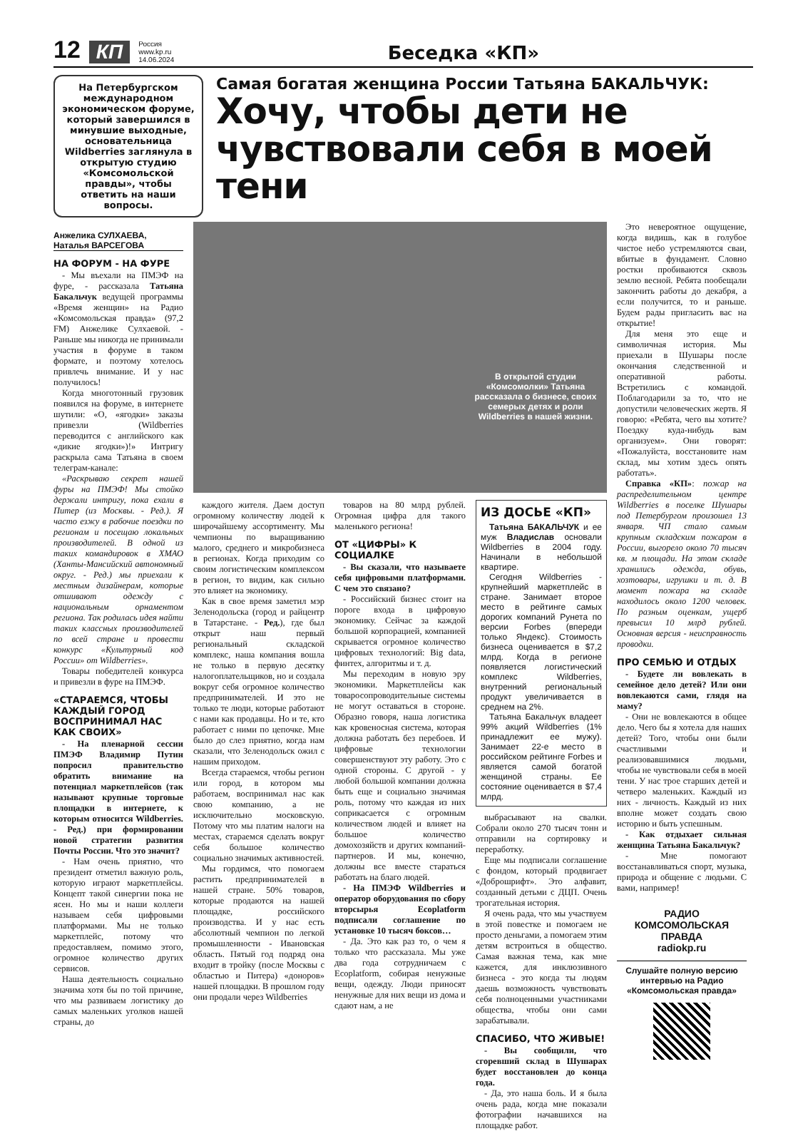12 КП Россия
www.kp.ru
14.06.2024 Беседка «КП»
На Петербургском международном экономическом форуме, который завершился в минувшие выходные, основательница Wildberries заглянула в открытую студию «Комсомольской правды», чтобы ответить на наши вопросы.
Самая богатая женщина России Татьяна БАКАЛЬЧУК:
Хочу, чтобы дети не чувствовали себя в моей тени
Анжелика СУЛХАЕВА,
Наталья ВАРСЕГОВА
НА ФОРУМ - НА ФУРЕ
- Мы въехали на ПМЭФ на фуре, - рассказала Татьяна Бакальчук ведущей программы «Время женщин» на Радио «Комсомольская правда» (97,2 FM) Анжелике Сулхаевой. - Раньше мы никогда не принимали участия в форуме в таком формате, и поэтому хотелось привлечь внимание. И у нас получилось!
Когда многотонный грузовик появился на форуме, в интернете шутили: «О, «ягодки» заказы привезли (Wildberries переводится с английского как «дикие ягодки»)!» Интригу раскрыла сама Татьяна в своем телеграм-канале:
«Раскрываю секрет нашей фуры на ПМЭФ! Мы стойко держали интригу, пока ехали в Питер (из Москвы. - Ред.). Я часто езжу в рабочие поездки по регионам и посещаю локальных производителей. В одной из таких командировок в ХМАО (Ханты-Мансийский автономный округ. - Ред.) мы приехали к местным дизайнерам, которые отшивают одежду с национальным орнаментом региона. Так родилась идея найти таких классных производителей по всей стране и провести конкурс «Культурный код России» от Wildberries».
Товары победителей конкурса и привезли в фуре на ПМЭФ.
«СТАРАЕМСЯ, ЧТОБЫ КАЖДЫЙ ГОРОД ВОСПРИНИМАЛ НАС КАК СВОИХ»
- На пленарной сессии ПМЭФ Владимир Путин попросил правительство обратить внимание на потенциал маркетплейсов (так называют крупные торговые площадки в интернете, к которым относится Wildberries. - Ред.) при формировании новой стратегии развития Почты России. Что это значит?
- Нам очень приятно, что президент отметил важную роль, которую играют маркетплейсы. Концепт такой синергии пока не ясен. Но мы и наши коллеги называем себя цифровыми платформами. Мы не только маркетплейс, потому что предоставляем, помимо этого, огромное количество других сервисов.
Наша деятельность социально значима хотя бы по той причине, что мы развиваем логистику до самых маленьких уголков нашей страны, до
В открытой студии «Комсомолки» Татьяна рассказала о бизнесе, своих семерых детях и роли Wildberries в нашей жизни.
каждого жителя. Даем доступ огромному количеству людей к широчайшему ассортименту. Мы чемпионы по выращиванию малого, среднего и микробизнеса в регионах. Когда приходим со своим логистическим комплексом в регион, то видим, как сильно это влияет на экономику.
Как в свое время заметил мэр Зеленодольска (город и райцентр в Татарстане. - Ред.), где был открыт наш первый региональный складской комплекс, наша компания вошла не только в первую десятку налогоплательщиков, но и создала вокруг себя огромное количество предпринимателей. И это не только те люди, которые работают с нами как продавцы. Но и те, кто работает с ними по цепочке. Мне было до слез приятно, когда нам сказали, что Зеленодольск ожил с нашим приходом.
Всегда стараемся, чтобы регион или город, в котором мы работаем, воспринимал нас как свою компанию, а не исключительно московскую. Потому что мы платим налоги на местах, стараемся сделать вокруг себя большое количество социально значимых активностей.
Мы гордимся, что помогаем растить предпринимателей в нашей стране. 50% товаров, которые продаются на нашей площадке, российского производства. И у нас есть абсолютный чемпион по легкой промышленности - Ивановская область. Пятый год подряд она входит в тройку (после Москвы с областью и Питера) «доноров» нашей площадки. В прошлом году они продали через Wildberries
товаров на 80 млрд рублей. Огромная цифра для такого маленького региона!
ОТ «ЦИФРЫ» К СОЦИАЛКЕ
- Вы сказали, что называете себя цифровыми платформами. С чем это связано?
- Российский бизнес стоит на пороге входа в цифровую экономику. Сейчас за каждой большой корпорацией, компанией скрывается огромное количество цифровых технологий: Big data, финтех, алгоритмы и т. д.
Мы переходим в новую эру экономики. Маркетплейсы как товаросопроводительные системы не могут оставаться в стороне. Образно говоря, наша логистика как кровеносная система, которая должна работать без перебоев. И цифровые технологии совершенствуют эту работу. Это с одной стороны. С другой - у любой большой компании должна быть еще и социально значимая роль, потому что каждая из них соприкасается с огромным количеством людей и влияет на большое количество домохозяйств и других компаний-партнеров. И мы, конечно, должны все вместе стараться работать на благо людей.
- На ПМЭФ Wildberries и оператор оборудования по сбору вторсырья Ecoplatform подписали соглашение по установке 10 тысяч боксов…
- Да. Это как раз то, о чем я только что рассказала. Мы уже два года сотрудничаем с Ecoplatform, собирая ненужные вещи, одежду. Люди приносят ненужные для них вещи из дома и сдают нам, а не
ИЗ ДОСЬЕ «КП»
Татьяна БАКАЛЬЧУК и ее муж Владислав основали Wildberries в 2004 году. Начинали в небольшой квартире.
Сегодня Wildberries - крупнейший маркетплейс в стране. Занимает второе место в рейтинге самых дорогих компаний Рунета по версии Forbes (впереди только Яндекс). Стоимость бизнеса оценивается в $7,2 млрд. Когда в регионе появляется логистический комплекс Wildberries, внутренний региональный продукт увеличивается в среднем на 2%.
Татьяна Бакальчук владеет 99% акций Wildberries (1% принадлежит ее мужу). Занимает 22-е место в российском рейтинге Forbes и является самой богатой женщиной страны. Ее состояние оценивается в $7,4 млрд.
выбрасывают на свалки. Собрали около 270 тысяч тонн и отправили на сортировку и переработку.
Еще мы подписали соглашение с фондом, который продвигает «Доброшрифт». Это алфавит, созданный детьми с ДЦП. Очень трогательная история.
Я очень рада, что мы участвуем в этой повестке и помогаем не просто деньгами, а помогаем этим детям встроиться в общество. Самая важная тема, как мне кажется, для инклюзивного бизнеса - это когда ты людям даешь возможность чувствовать себя полноценными участниками общества, чтобы они сами зарабатывали.
СПАСИБО, ЧТО ЖИВЫЕ!
- Вы сообщили, что сгоревший склад в Шушарах будет восстановлен до конца года.
- Да, это наша боль. И я была очень рада, когда мне показали фотографии начавшихся на площадке работ.
Это невероятное ощущение, когда видишь, как в голубое чистое небо устремляются сваи, вбитые в фундамент. Словно ростки пробиваются сквозь землю весной. Ребята пообещали закончить работы до декабря, а если получится, то и раньше. Будем рады пригласить вас на открытие!
Для меня это еще и символичная история. Мы приехали в Шушары после окончания следственной и оперативной работы. Встретились с командой. Поблагодарили за то, что не допустили человеческих жертв. Я говорю: «Ребята, чего вы хотите? Поездку куда-нибудь вам организуем». Они говорят: «Пожалуйста, восстановите нам склад, мы хотим здесь опять работать».
Справка «КП»: пожар на распределительном центре Wildberries в поселке Шушары под Петербургом произошел 13 января. ЧП стало самым крупным складским пожаром в России, выгорело около 70 тысяч кв. м площади. На этом складе хранились одежда, обувь, хозтовары, игрушки и т. д. В момент пожара на складе находилось около 1200 человек. По разным оценкам, ущерб превысил 10 млрд рублей. Основная версия - неисправность проводки.
ПРО СЕМЬЮ И ОТДЫХ
- Будете ли вовлекать в семейное дело детей? Или они вовлекаются сами, глядя на маму?
- Они не вовлекаются в общее дело. Чего бы я хотела для наших детей? Того, чтобы они были счастливыми и реализовавшимися людьми, чтобы не чувствовали себя в моей тени. У нас трое старших детей и четверо маленьких. Каждый из них - личность. Каждый из них вполне может создать свою историю и быть успешным.
- Как отдыхает сильная женщина Татьяна Бакальчук?
- Мне помогают восстанавливаться спорт, музыка, природа и общение с людьми. С вами, например!
РАДИО КОМСОМОЛЬСКАЯ ПРАВДА
radiokp.ru
Слушайте полную версию интервью на Радио «Комсомольская правда»